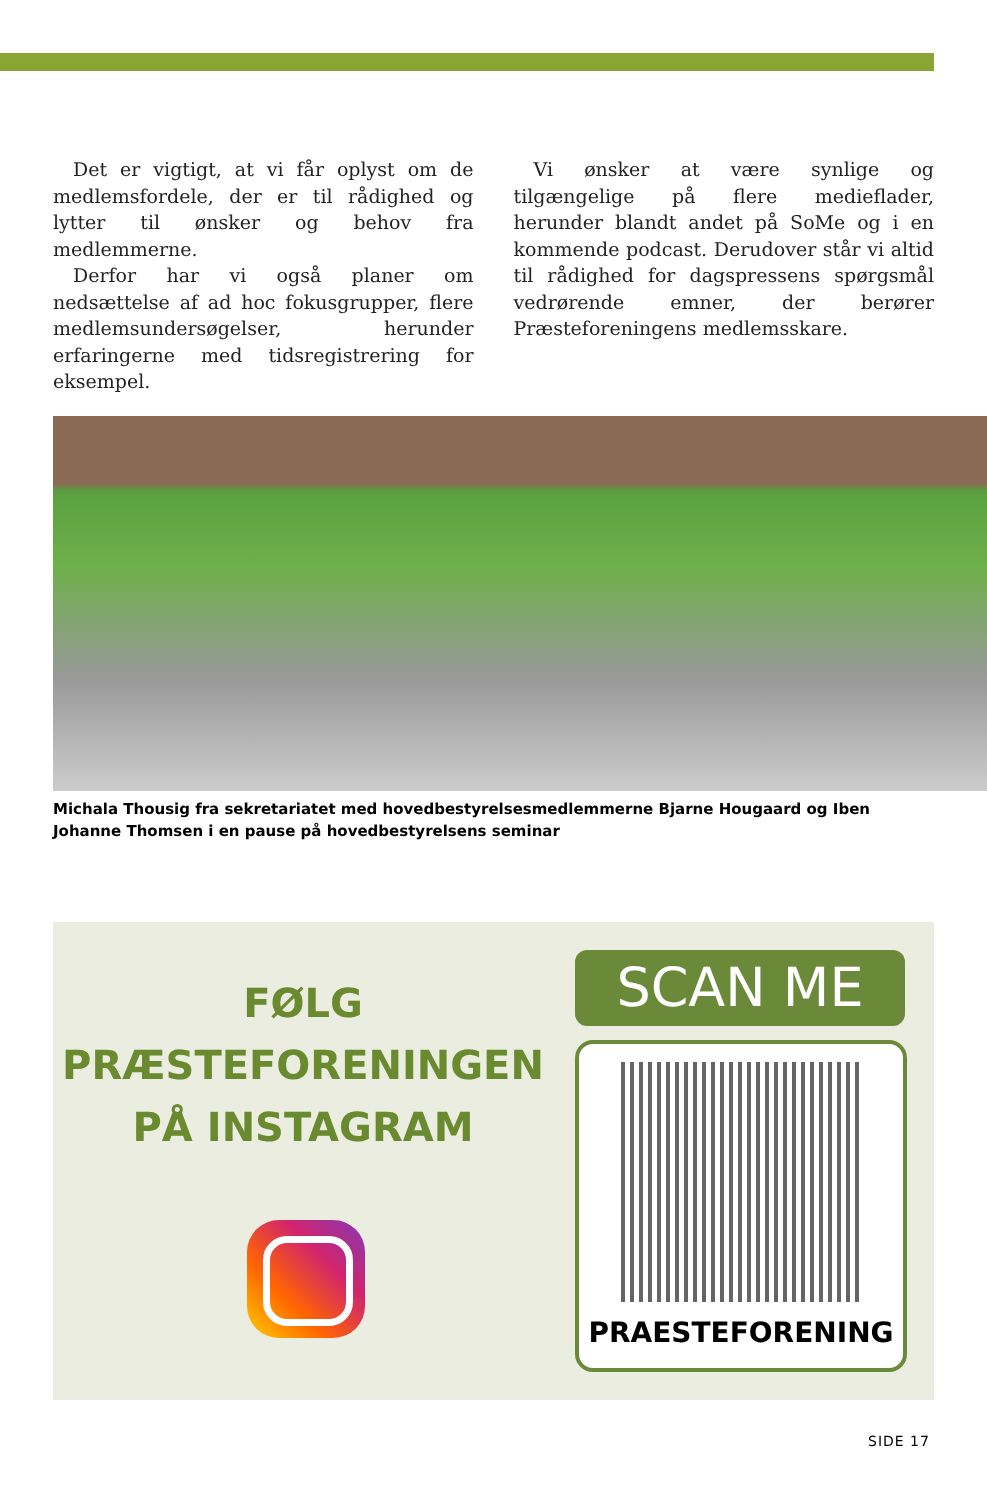Det er vigtigt, at vi får oplyst om de medlemsfordele, der er til rådighed og lytter til ønsker og behov fra medlemmerne.
Derfor har vi også planer om nedsættelse af ad hoc fokusgrupper, flere medlemsundersøgelser, herunder erfaringerne med tidsregistrering for eksempel.
Vi ønsker at være synlige og tilgængelige på flere medieflader, herunder blandt andet på SoMe og i en kommende podcast. Derudover står vi altid til rådighed for dagspressens spørgsmål vedrørende emner, der berører Præsteforeningens medlemsskare.
Michala Thousig fra sekretariatet med hovedbestyrelsesmedlemmerne Bjarne Hougaard og Iben Johanne Thomsen i en pause på hovedbestyrelsens seminar
FØLG
PRÆSTEFORENINGEN
PÅ INSTAGRAM
SCAN ME
PRAESTEFORENING
SIDE 17